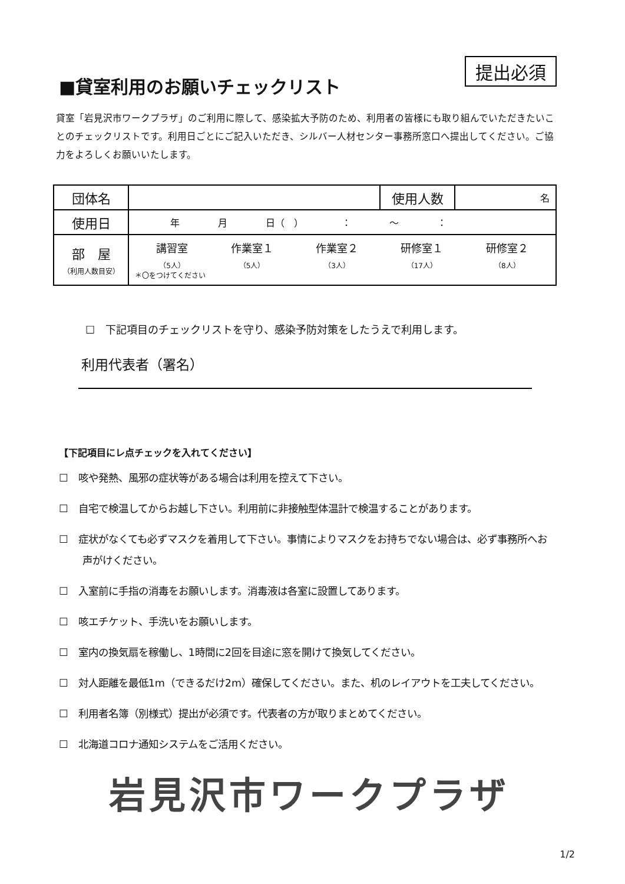提出必須
■貸室利用のお願いチェックリスト
貸室「岩見沢市ワークプラザ」のご利用に際して、感染拡大予防のため、利用者の皆様にも取り組んでいただきたいことのチェックリストです。利用日ごとにご記入いただき、シルバー人材センター事務所窓口へ提出してください。ご協力をよろしくお願いいたします。
| 団体名 | | 使用人数 | 名 |
| 使用日 | 年 月 日（ ） ： 〜 ： | | |
| 部 屋 （利用人数目安） | 講習室 （5人） 作業室１ （5人） 作業室２ （3人） 研修室１ （17人） 研修室２ （8人） ＊〇をつけてください | | |
☐　下記項目のチェックリストを守り、感染予防対策をしたうえで利用します。
利用代表者（署名）
【下記項目にレ点チェックを入れてください】
☐　咳や発熱、風邪の症状等がある場合は利用を控えて下さい。
☐　自宅で検温してからお越し下さい。利用前に非接触型体温計で検温することがあります。
☐　症状がなくても必ずマスクを着用して下さい。事情によりマスクをお持ちでない場合は、必ず事務所へお声がけください。
☐　入室前に手指の消毒をお願いします。消毒液は各室に設置してあります。
☐　咳エチケット、手洗いをお願いします。
☐　室内の換気扇を稼働し、1時間に2回を目途に窓を開けて換気してください。
☐　対人距離を最低1m（できるだけ2m）確保してください。また、机のレイアウトを工夫してください。
☐　利用者名簿（別様式）提出が必須です。代表者の方が取りまとめてください。
☐　北海道コロナ通知システムをご活用ください。
岩見沢市ワークプラザ
1/2